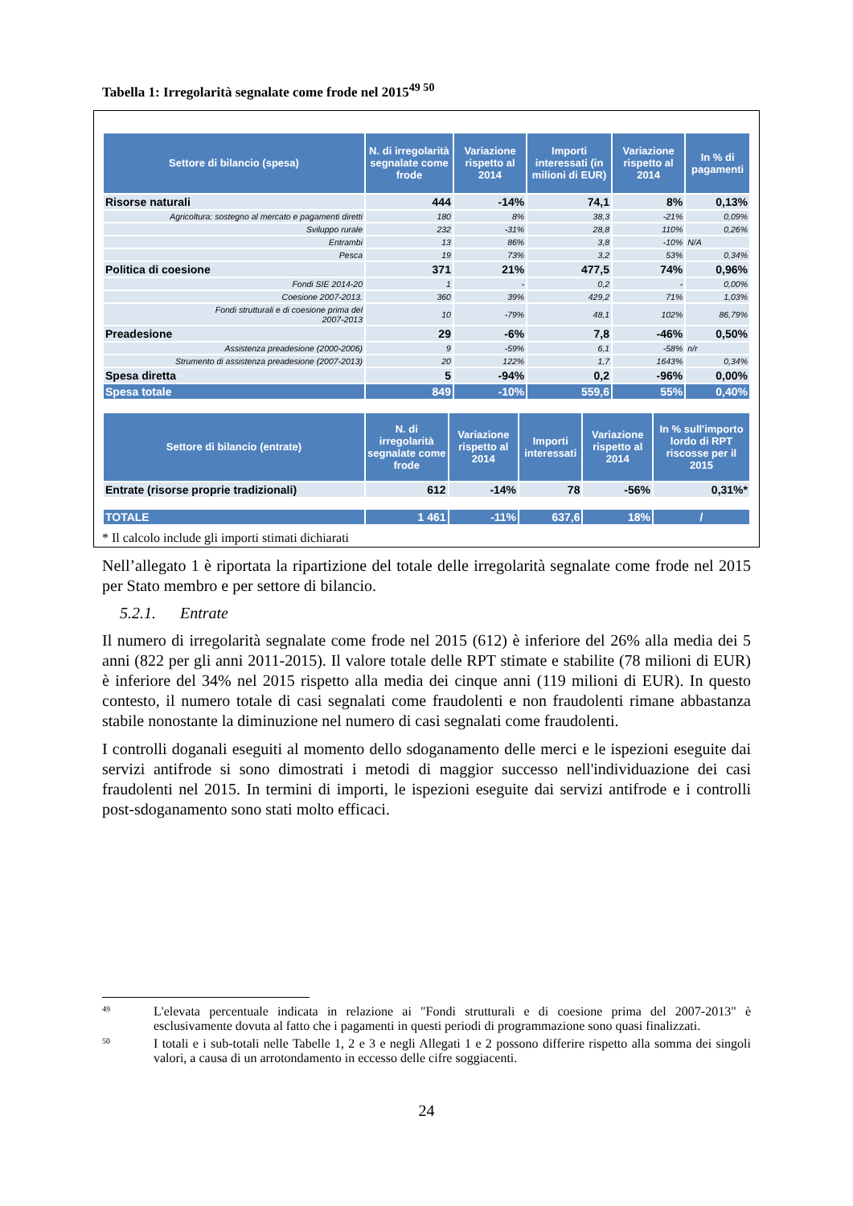Tabella 1: Irregolarità segnalate come frode nel 2015<sup>49 50</sup>
| Settore di bilancio (spesa) | N. di irregolarità segnalate come frode | Variazione rispetto al 2014 | Importi interessati (in milioni di EUR) | Variazione rispetto al 2014 | In % di pagamenti |
| --- | --- | --- | --- | --- | --- |
| Risorse naturali | 444 | -14% | 74,1 | 8% | 0,13% |
| Agricoltura: sostegno al mercato e pagamenti diretti | 180 | 8% | 38,3 | -21% | 0,09% |
| Sviluppo rurale | 232 | -31% | 28,8 | 110% | 0,26% |
| Entrambi | 13 | 86% | 3,8 | -10% | N/A |
| Pesca | 19 | 73% | 3,2 | 53% | 0,34% |
| Politica di coesione | 371 | 21% | 477,5 | 74% | 0,96% |
| Fondi SIE 2014-20 | 1 | - | 0,2 | - | 0,00% |
| Coesione 2007-2013. | 360 | 39% | 429,2 | 71% | 1,03% |
| Fondi strutturali e di coesione prima del 2007-2013 | 10 | -79% | 48,1 | 102% | 86,79% |
| Preadesione | 29 | -6% | 7,8 | -46% | 0,50% |
| Assistenza preadesione (2000-2006) | 9 | -59% | 6,1 | -58% | n/r |
| Strumento di assistenza preadesione (2007-2013) | 20 | 122% | 1,7 | 1643% | 0,34% |
| Spesa diretta | 5 | -94% | 0,2 | -96% | 0,00% |
| Spesa totale | 849 | -10% | 559,6 | 55% | 0,40% |
| Settore di bilancio (entrate) | N. di irregolarità segnalate come frode | Variazione rispetto al 2014 | Importi interessati | Variazione rispetto al 2014 | In % sull'importo lordo di RPT riscosse per il 2015 |
| --- | --- | --- | --- | --- | --- |
| Entrate (risorse proprie tradizionali) | 612 | -14% | 78 | -56% | 0,31%* |
| TOTALE | 1 461 | -11% | 637,6 | 18% | / |
* Il calcolo include gli importi stimati dichiarati
Nell’allegato 1 è riportata la ripartizione del totale delle irregolarità segnalate come frode nel 2015 per Stato membro e per settore di bilancio.
5.2.1. Entrate
Il numero di irregolarità segnalate come frode nel 2015 (612) è inferiore del 26% alla media dei 5 anni (822 per gli anni 2011-2015). Il valore totale delle RPT stimate e stabilite (78 milioni di EUR) è inferiore del 34% nel 2015 rispetto alla media dei cinque anni (119 milioni di EUR). In questo contesto, il numero totale di casi segnalati come fraudolenti e non fraudolenti rimane abbastanza stabile nonostante la diminuzione nel numero di casi segnalati come fraudolenti.
I controlli doganali eseguiti al momento dello sdoganamento delle merci e le ispezioni eseguite dai servizi antifrode si sono dimostrati i metodi di maggior successo nell'individuazione dei casi fraudolenti nel 2015. In termini di importi, le ispezioni eseguite dai servizi antifrode e i controlli post-sdoganamento sono stati molto efficaci.
<sup>49</sup>
L'elevata percentuale indicata in relazione ai "Fondi strutturali e di coesione prima del 2007-2013" è esclusivamente dovuta al fatto che i pagamenti in questi periodi di programmazione sono quasi finalizzati.
<sup>50</sup>
I totali e i sub-totali nelle Tabelle 1, 2 e 3 e negli Allegati 1 e 2 possono differire rispetto alla somma dei singoli valori, a causa di un arrotondamento in eccesso delle cifre soggiacenti.
24